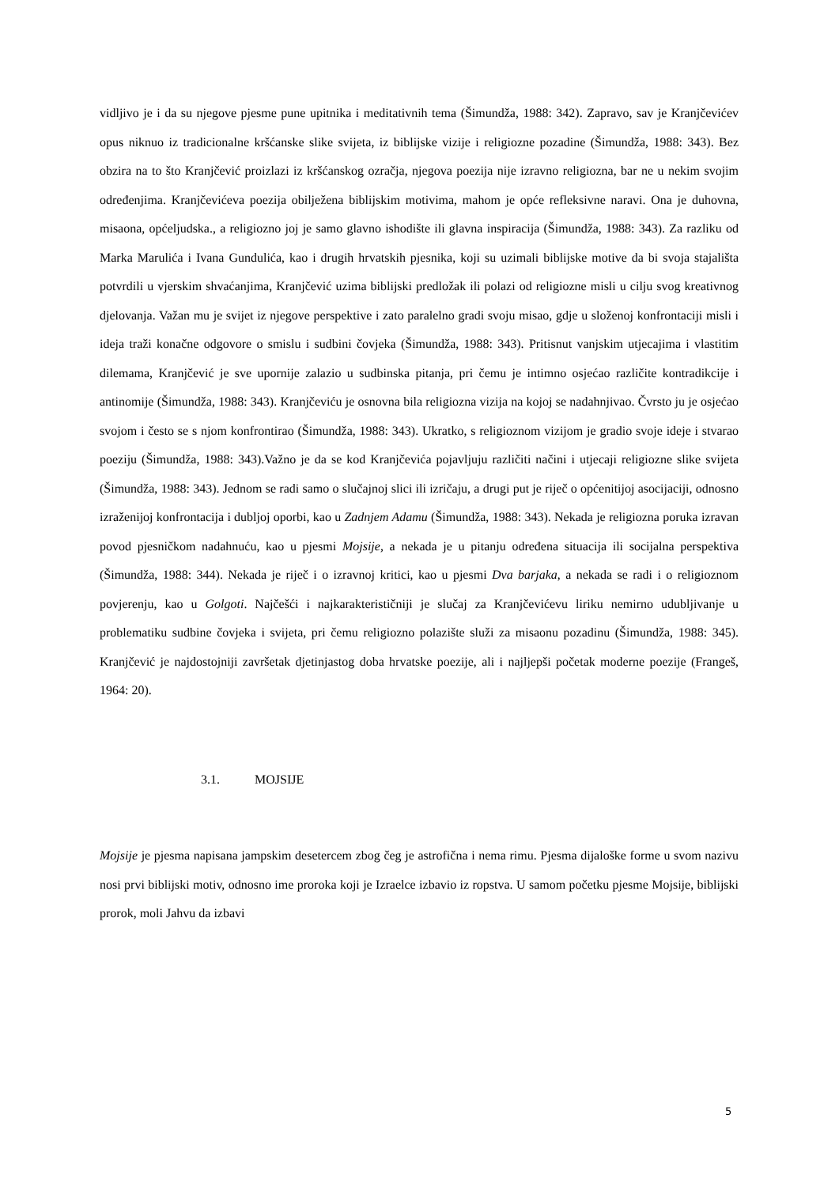vidljivo je i da su njegove pjesme pune upitnika i meditativnih tema (Šimundža, 1988: 342). Zapravo, sav je Kranjčevićev opus niknuo iz tradicionalne kršćanske slike svijeta, iz biblijske vizije i religiozne pozadine (Šimundža, 1988: 343). Bez obzira na to što Kranjčević proizlazi iz kršćanskog ozračja, njegova poezija nije izravno religiozna, bar ne u nekim svojim određenjima. Kranjčevićeva poezija obilježena biblijskim motivima, mahom je opće refleksivne naravi. Ona je duhovna, misaona, općeljudska., a religiozno joj je samo glavno ishodište ili glavna inspiracija (Šimundža, 1988: 343). Za razliku od Marka Marulića i Ivana Gundulića, kao i drugih hrvatskih pjesnika, koji su uzimali biblijske motive da bi svoja stajališta potvrdili u vjerskim shvaćanjima, Kranjčević uzima biblijski predložak ili polazi od religiozne misli u cilju svog kreativnog djelovanja. Važan mu je svijet iz njegove perspektive i zato paralelno gradi svoju misao, gdje u složenoj konfrontaciji misli i ideja traži konačne odgovore o smislu i sudbini čovjeka (Šimundža, 1988: 343). Pritisnut vanjskim utjecajima i vlastitim dilemama, Kranjčević je sve upornije zalazio u sudbinska pitanja, pri čemu je intimno osjećao različite kontradikcije i antinomije (Šimundža, 1988: 343). Kranjčeviću je osnovna bila religiozna vizija na kojoj se nadahnjivao. Čvrsto ju je osjećao svojom i često se s njom konfrontirao (Šimundža, 1988: 343). Ukratko, s religioznom vizijom je gradio svoje ideje i stvarao poeziju (Šimundža, 1988: 343).Važno je da se kod Kranjčevića pojavljuju različiti načini i utjecaji religiozne slike svijeta (Šimundža, 1988: 343). Jednom se radi samo o slučajnoj slici ili izričaju, a drugi put je riječ o općenitijoj asocijaciji, odnosno izraženijoj konfrontacija i dubljoj oporbi, kao u Zadnjem Adamu (Šimundža, 1988: 343). Nekada je religiozna poruka izravan povod pjesničkom nadahnuću, kao u pjesmi Mojsije, a nekada je u pitanju određena situacija ili socijalna perspektiva (Šimundža, 1988: 344). Nekada je riječ i o izravnoj kritici, kao u pjesmi Dva barjaka, a nekada se radi i o religioznom povjerenju, kao u Golgoti. Najčešći i najkarakterističniji je slučaj za Kranjčevićevu liriku nemirno udubljivanje u problematiku sudbine čovjeka i svijeta, pri čemu religiozno polazište služi za misaonu pozadinu (Šimundža, 1988: 345). Kranjčević je najdostojniji završetak djetinjastog doba hrvatske poezije, ali i najljepši početak moderne poezije (Frangeš, 1964: 20).
3.1. MOJSIJE
Mojsije je pjesma napisana jampskim desetercem zbog čeg je astrofična i nema rimu. Pjesma dijaloške forme u svom nazivu nosi prvi biblijski motiv, odnosno ime proroka koji je Izraelce izbavio iz ropstva. U samom početku pjesme Mojsije, biblijski prorok, moli Jahvu da izbavi
5